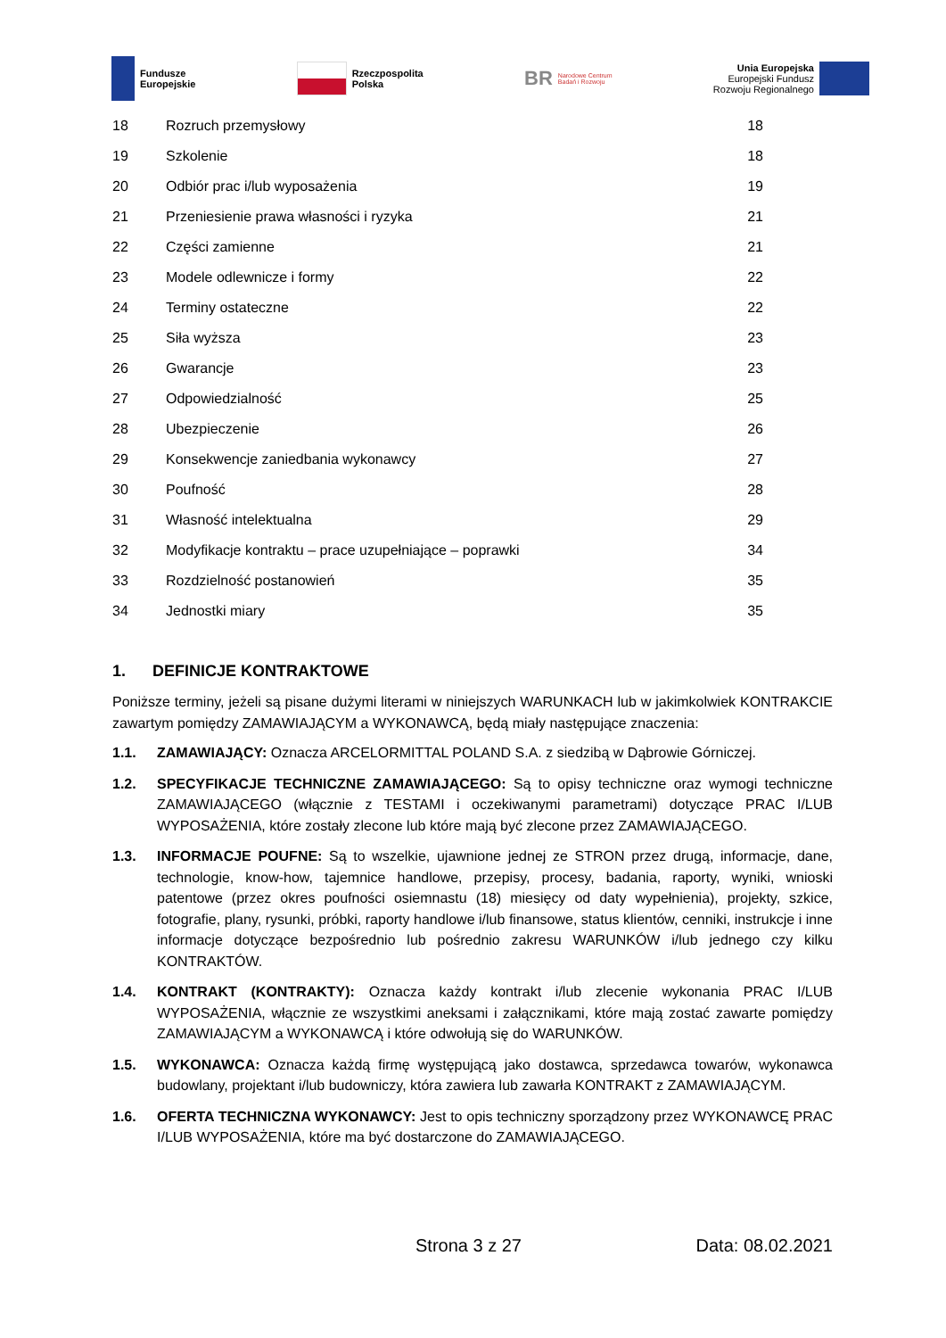Fundusze
Europejskie
Rzeczpospolita
Polska
BR Narodowe Centrum
Badań i Rozwoju
Unia Europejska
Europejski Fundusz
Rozwoju Regionalnego
| 18 | Rozruch przemysłowy | 18 |
| 19 | Szkolenie | 18 |
| 20 | Odbiór prac i/lub wyposażenia | 19 |
| 21 | Przeniesienie prawa własności i ryzyka | 21 |
| 22 | Części zamienne | 21 |
| 23 | Modele odlewnicze i formy | 22 |
| 24 | Terminy ostateczne | 22 |
| 25 | Siła wyższa | 23 |
| 26 | Gwarancje | 23 |
| 27 | Odpowiedzialność | 25 |
| 28 | Ubezpieczenie | 26 |
| 29 | Konsekwencje zaniedbania wykonawcy | 27 |
| 30 | Poufność | 28 |
| 31 | Własność intelektualna | 29 |
| 32 | Modyfikacje kontraktu – prace uzupełniające – poprawki | 34 |
| 33 | Rozdzielność postanowień | 35 |
| 34 | Jednostki miary | 35 |
1. DEFINICJE KONTRAKTOWE
Poniższe terminy, jeżeli są pisane dużymi literami w niniejszych WARUNKACH lub w jakimkolwiek KONTRAKCIE zawartym pomiędzy ZAMAWIAJĄCYM a WYKONAWCĄ, będą miały następujące znaczenia:
1.1. ZAMAWIAJĄCY: Oznacza ARCELORMITTAL POLAND S.A. z siedzibą w Dąbrowie Górniczej.
1.2. SPECYFIKACJE TECHNICZNE ZAMAWIAJĄCEGO: Są to opisy techniczne oraz wymogi techniczne ZAMAWIAJĄCEGO (włącznie z TESTAMI i oczekiwanymi parametrami) dotyczące PRAC I/LUB WYPOSAŻENIA, które zostały zlecone lub które mają być zlecone przez ZAMAWIAJĄCEGO.
1.3. INFORMACJE POUFNE: Są to wszelkie, ujawnione jednej ze STRON przez drugą, informacje, dane, technologie, know-how, tajemnice handlowe, przepisy, procesy, badania, raporty, wyniki, wnioski patentowe (przez okres poufności osiemnastu (18) miesięcy od daty wypełnienia), projekty, szkice, fotografie, plany, rysunki, próbki, raporty handlowe i/lub finansowe, status klientów, cenniki, instrukcje i inne informacje dotyczące bezpośrednio lub pośrednio zakresu WARUNKÓW i/lub jednego czy kilku KONTRAKTÓW.
1.4. KONTRAKT (KONTRAKTY): Oznacza każdy kontrakt i/lub zlecenie wykonania PRAC I/LUB WYPOSAŻENIA, włącznie ze wszystkimi aneksami i załącznikami, które mają zostać zawarte pomiędzy ZAMAWIAJĄCYM a WYKONAWCĄ i które odwołują się do WARUNKÓW.
1.5. WYKONAWCA: Oznacza każdą firmę występującą jako dostawca, sprzedawca towarów, wykonawca budowlany, projektant i/lub budowniczy, która zawiera lub zawarła KONTRAKT z ZAMAWIAJĄCYM.
1.6. OFERTA TECHNICZNA WYKONAWCY: Jest to opis techniczny sporządzony przez WYKONAWCĘ PRAC I/LUB WYPOSAŻENIA, które ma być dostarczone do ZAMAWIAJĄCEGO.
Strona 3 z 27 Data: 08.02.2021